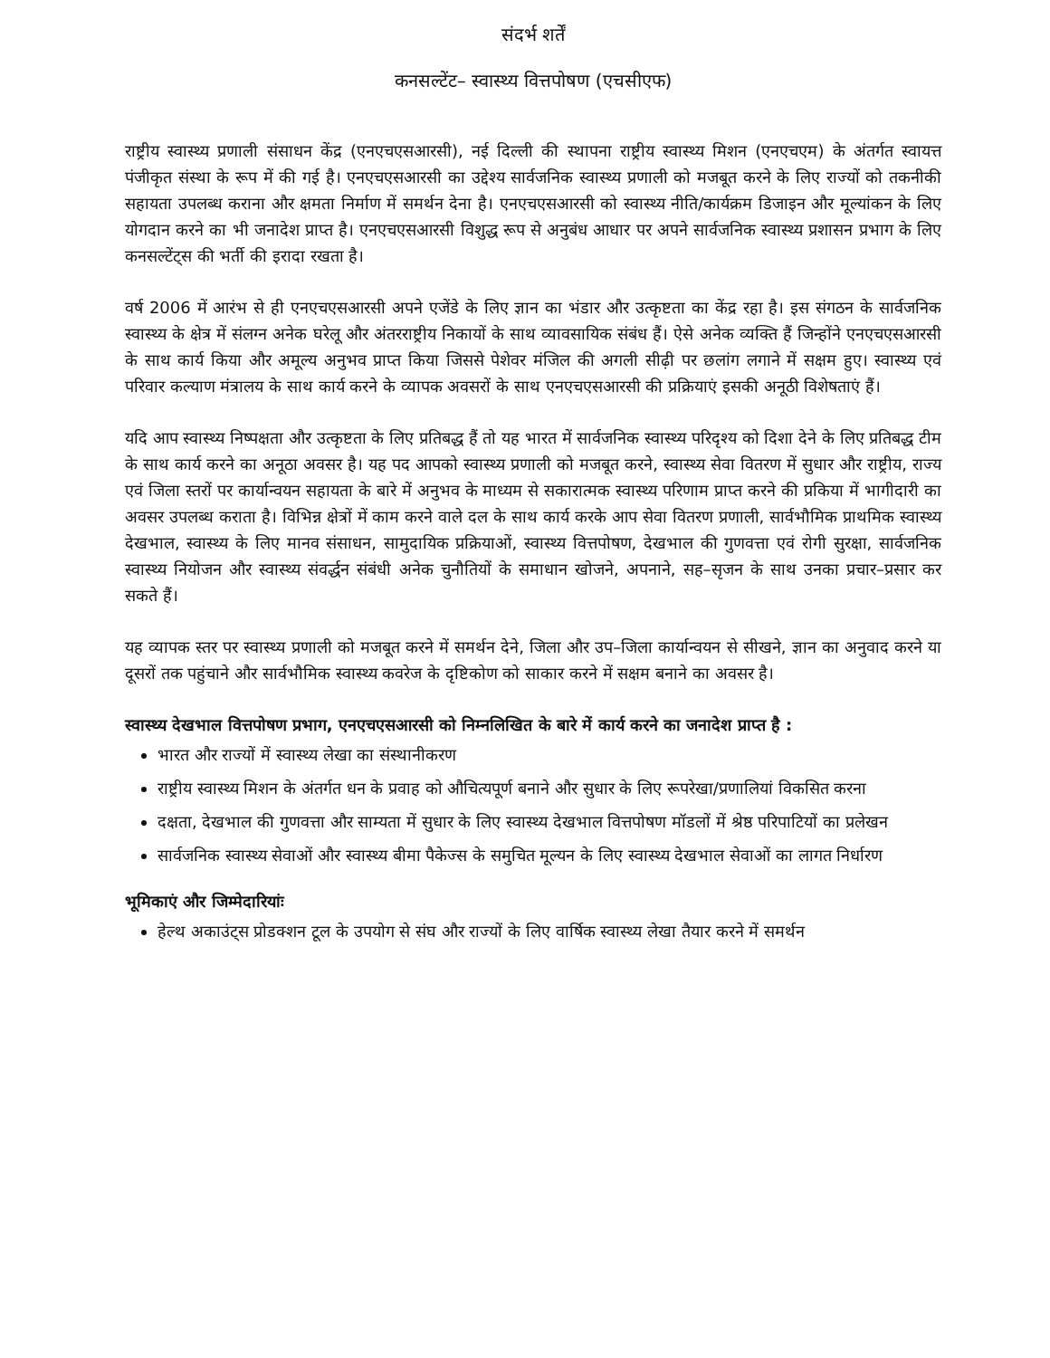संदर्भ शर्तें
कनसल्टेंट– स्वास्थ्य वित्तपोषण (एचसीएफ)
राष्ट्रीय स्वास्थ्य प्रणाली संसाधन केंद्र (एनएचएसआरसी), नई दिल्ली की स्थापना राष्ट्रीय स्वास्थ्य मिशन (एनएचएम) के अंतर्गत स्वायत्त पंजीकृत संस्था के रूप में की गई है। एनएचएसआरसी का उद्देश्य सार्वजनिक स्वास्थ्य प्रणाली को मजबूत करने के लिए राज्यों को तकनीकी सहायता उपलब्ध कराना और क्षमता निर्माण में समर्थन देना है। एनएचएसआरसी को स्वास्थ्य नीति/कार्यक्रम डिजाइन और मूल्यांकन के लिए योगदान करने का भी जनादेश प्राप्त है। एनएचएसआरसी विशुद्ध रूप से अनुबंध आधार पर अपने सार्वजनिक स्वास्थ्य प्रशासन प्रभाग के लिए कनसल्टेंट्स की भर्ती की इरादा रखता है।
वर्ष 2006 में आरंभ से ही एनएचएसआरसी अपने एजेंडे के लिए ज्ञान का भंडार और उत्कृष्टता का केंद्र रहा है। इस संगठन के सार्वजनिक स्वास्थ्य के क्षेत्र में संलग्न अनेक घरेलू और अंतरराष्ट्रीय निकायों के साथ व्यावसायिक संबंध हैं। ऐसे अनेक व्यक्ति हैं जिन्होंने एनएचएसआरसी के साथ कार्य किया और अमूल्य अनुभव प्राप्त किया जिससे पेशेवर मंजिल की अगली सीढ़ी पर छलांग लगाने में सक्षम हुए। स्वास्थ्य एवं परिवार कल्याण मंत्रालय के साथ कार्य करने के व्यापक अवसरों के साथ एनएचएसआरसी की प्रक्रियाएं इसकी अनूठी विशेषताएं हैं।
यदि आप स्वास्थ्य निष्पक्षता और उत्कृष्टता के लिए प्रतिबद्ध हैं तो यह भारत में सार्वजनिक स्वास्थ्य परिदृश्य को दिशा देने के लिए प्रतिबद्ध टीम के साथ कार्य करने का अनूठा अवसर है। यह पद आपको स्वास्थ्य प्रणाली को मजबूत करने, स्वास्थ्य सेवा वितरण में सुधार और राष्ट्रीय, राज्य एवं जिला स्तरों पर कार्यान्वयन सहायता के बारे में अनुभव के माध्यम से सकारात्मक स्वास्थ्य परिणाम प्राप्त करने की प्रकिया में भागीदारी का अवसर उपलब्ध कराता है। विभिन्न क्षेत्रों में काम करने वाले दल के साथ कार्य करके आप सेवा वितरण प्रणाली, सार्वभौमिक प्राथमिक स्वास्थ्य देखभाल, स्वास्थ्य के लिए मानव संसाधन, सामुदायिक प्रक्रियाओं, स्वास्थ्य वित्तपोषण, देखभाल की गुणवत्ता एवं रोगी सुरक्षा, सार्वजनिक स्वास्थ्य नियोजन और स्वास्थ्य संवर्द्धन संबंधी अनेक चुनौतियों के समाधान खोजने, अपनाने, सह–सृजन के साथ उनका प्रचार–प्रसार कर सकते हैं।
यह व्यापक स्तर पर स्वास्थ्य प्रणाली को मजबूत करने में समर्थन देने, जिला और उप–जिला कार्यान्वयन से सीखने, ज्ञान का अनुवाद करने या दूसरों तक पहुंचाने और सार्वभौमिक स्वास्थ्य कवरेज के दृष्टिकोण को साकार करने में सक्षम बनाने का अवसर है।
स्वास्थ्य देखभाल वित्तपोषण प्रभाग, एनएचएसआरसी को निम्नलिखित के बारे में कार्य करने का जनादेश प्राप्त है :
भारत और राज्यों में स्वास्थ्य लेखा का संस्थानीकरण
राष्ट्रीय स्वास्थ्य मिशन के अंतर्गत धन के प्रवाह को औचित्यपूर्ण बनाने और सुधार के लिए रूपरेखा/प्रणालियां विकसित करना
दक्षता, देखभाल की गुणवत्ता और साम्यता में सुधार के लिए स्वास्थ्य देखभाल वित्तपोषण मॉडलों में श्रेष्ठ परिपाटियों का प्रलेखन
सार्वजनिक स्वास्थ्य सेवाओं और स्वास्थ्य बीमा पैकेज्स के समुचित मूल्यन के लिए स्वास्थ्य देखभाल सेवाओं का लागत निर्धारण
भूमिकाएं और जिम्मेदारियांः
हेल्थ अकाउंट्स प्रोडक्शन टूल के उपयोग से संघ और राज्यों के लिए वार्षिक स्वास्थ्य लेखा तैयार करने में समर्थन